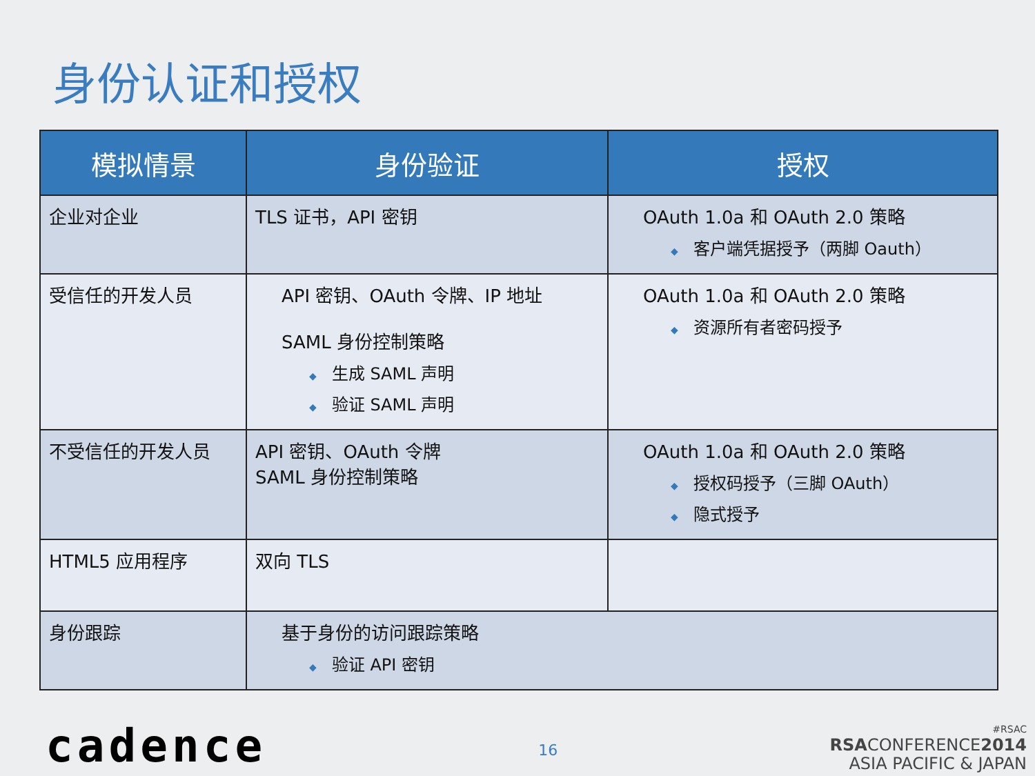身份认证和授权
| 模拟情景 | 身份验证 | 授权 |
| --- | --- | --- |
| 企业对企业 | TLS 证书，API 密钥 | OAuth 1.0a 和 OAuth 2.0 策略 ◆ 客户端凭据授予（两脚 Oauth） |
| 受信任的开发人员 | API 密钥、OAuth 令牌、IP 地址 SAML 身份控制策略 ◆ 生成 SAML 声明 ◆ 验证 SAML 声明 | OAuth 1.0a 和 OAuth 2.0 策略 ◆ 资源所有者密码授予 |
| 不受信任的开发人员 | API 密钥、OAuth 令牌 SAML 身份控制策略 | OAuth 1.0a 和 OAuth 2.0 策略 ◆ 授权码授予（三脚 OAuth） ◆ 隐式授予 |
| HTML5 应用程序 | 双向 TLS | |
| 身份跟踪 | 基于身份的访问跟踪策略 ◆ 验证 API 密钥 | |
cadence
16
#RSAC
RSACONFERENCE2014
ASIA PACIFIC & JAPAN